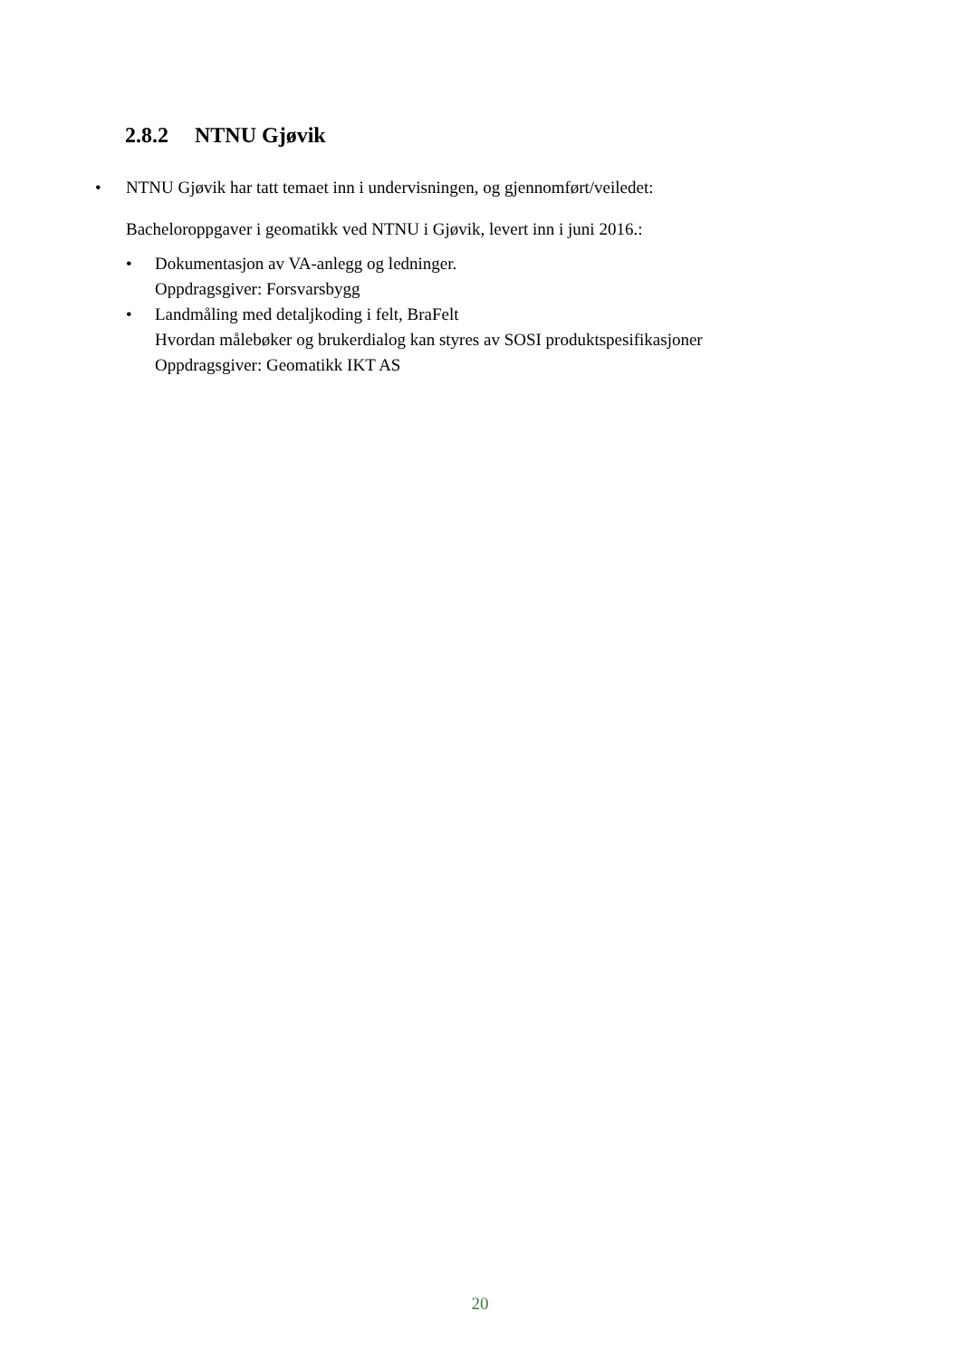2.8.2 NTNU Gjøvik
• NTNU Gjøvik har tatt temaet inn i undervisningen, og gjennomført/veiledet:
Bacheloroppgaver i geomatikk ved NTNU i Gjøvik, levert inn i juni 2016.:
• Dokumentasjon av VA-anlegg og ledninger.
Oppdragsgiver: Forsvarsbygg
• Landmåling med detaljkoding i felt, BraFelt
Hvordan målebøker og brukerdialog kan styres av SOSI produktspesifikasjoner
Oppdragsgiver: Geomatikk IKT AS
20